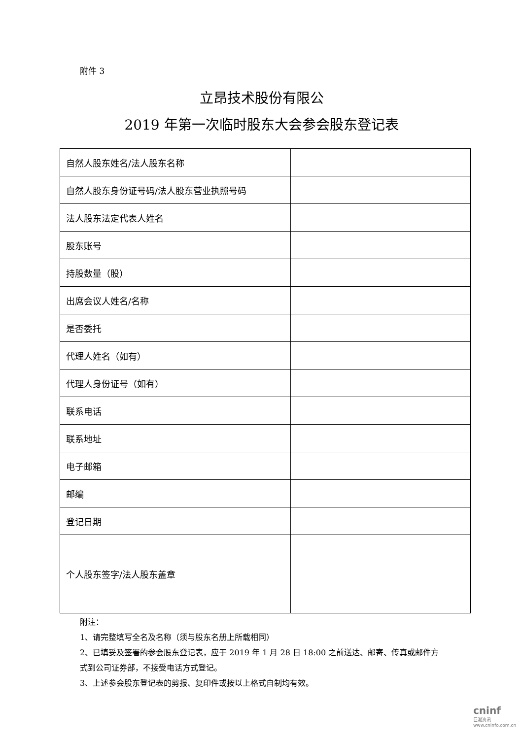附件 3
立昂技术股份有限公
2019 年第一次临时股东大会参会股东登记表
| 自然人股东姓名/法人股东名称 | |
| 自然人股东身份证号码/法人股东营业执照号码 | |
| 法人股东法定代表人姓名 | |
| 股东账号 | |
| 持股数量（股） | |
| 出席会议人姓名/名称 | |
| 是否委托 | |
| 代理人姓名（如有） | |
| 代理人身份证号（如有） | |
| 联系电话 | |
| 联系地址 | |
| 电子邮箱 | |
| 邮编 | |
| 登记日期 | |
| 个人股东签字/法人股东盖章 | |
附注：
1、请完整填写全名及名称（须与股东名册上所载相同）
2、已填妥及签署的参会股东登记表，应于 2019 年 1 月 28 日 18:00 之前送达、邮寄、传真或邮件方式到公司证券部，不接受电话方式登记。
3、上述参会股东登记表的剪报、复印件或按以上格式自制均有效。
cninf
巨潮资讯
www.cninfo.com.cn